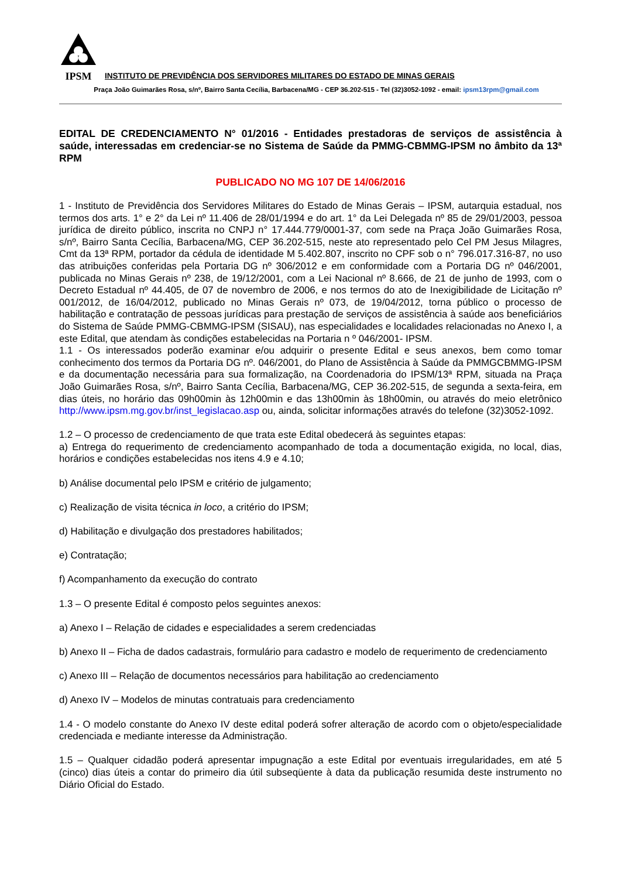IPSM
INSTITUTO DE PREVIDÊNCIA DOS SERVIDORES MILITARES DO ESTADO DE MINAS GERAIS
Praça João Guimarães Rosa, s/nº, Bairro Santa Cecília, Barbacena/MG - CEP 36.202-515 - Tel (32)3052-1092 - email: ipsm13rpm@gmail.com
EDITAL DE CREDENCIAMENTO N° 01/2016 - Entidades prestadoras de serviços de assistência à saúde, interessadas em credenciar-se no Sistema de Saúde da PMMG-CBMMG-IPSM no âmbito da 13ª RPM
PUBLICADO NO MG 107 DE 14/06/2016
1 - Instituto de Previdência dos Servidores Militares do Estado de Minas Gerais – IPSM, autarquia estadual, nos termos dos arts. 1° e 2° da Lei nº 11.406 de 28/01/1994 e do art. 1° da Lei Delegada nº 85 de 29/01/2003, pessoa jurídica de direito público, inscrita no CNPJ n° 17.444.779/0001-37, com sede na Praça João Guimarães Rosa, s/nº, Bairro Santa Cecília, Barbacena/MG, CEP 36.202-515, neste ato representado pelo Cel PM Jesus Milagres, Cmt da 13ª RPM, portador da cédula de identidade M 5.402.807, inscrito no CPF sob o n° 796.017.316-87, no uso das atribuições conferidas pela Portaria DG nº 306/2012 e em conformidade com a Portaria DG nº 046/2001, publicada no Minas Gerais nº 238, de 19/12/2001, com a Lei Nacional nº 8.666, de 21 de junho de 1993, com o Decreto Estadual nº 44.405, de 07 de novembro de 2006, e nos termos do ato de Inexigibilidade de Licitação nº 001/2012, de 16/04/2012, publicado no Minas Gerais nº 073, de 19/04/2012, torna público o processo de habilitação e contratação de pessoas jurídicas para prestação de serviços de assistência à saúde aos beneficiários do Sistema de Saúde PMMG-CBMMG-IPSM (SISAU), nas especialidades e localidades relacionadas no Anexo I, a este Edital, que atendam às condições estabelecidas na Portaria n º 046/2001- IPSM.
1.1 - Os interessados poderão examinar e/ou adquirir o presente Edital e seus anexos, bem como tomar conhecimento dos termos da Portaria DG nº. 046/2001, do Plano de Assistência à Saúde da PMMGCBMMG-IPSM e da documentação necessária para sua formalização, na Coordenadoria do IPSM/13ª RPM, situada na Praça João Guimarães Rosa, s/nº, Bairro Santa Cecília, Barbacena/MG, CEP 36.202-515, de segunda a sexta-feira, em dias úteis, no horário das 09h00min às 12h00min e das 13h00min às 18h00min, ou através do meio eletrônico http://www.ipsm.mg.gov.br/inst_legislacao.asp ou, ainda, solicitar informações através do telefone (32)3052-1092.
1.2 – O processo de credenciamento de que trata este Edital obedecerá às seguintes etapas:
a) Entrega do requerimento de credenciamento acompanhado de toda a documentação exigida, no local, dias, horários e condições estabelecidas nos itens 4.9 e 4.10;
b) Análise documental pelo IPSM e critério de julgamento;
c) Realização de visita técnica in loco, a critério do IPSM;
d) Habilitação e divulgação dos prestadores habilitados;
e) Contratação;
f) Acompanhamento da execução do contrato
1.3 – O presente Edital é composto pelos seguintes anexos:
a) Anexo I – Relação de cidades e especialidades a serem credenciadas
b) Anexo II – Ficha de dados cadastrais, formulário para cadastro e modelo de requerimento de credenciamento
c) Anexo III – Relação de documentos necessários para habilitação ao credenciamento
d) Anexo IV – Modelos de minutas contratuais para credenciamento
1.4 - O modelo constante do Anexo IV deste edital poderá sofrer alteração de acordo com o objeto/especialidade credenciada e mediante interesse da Administração.
1.5 – Qualquer cidadão poderá apresentar impugnação a este Edital por eventuais irregularidades, em até 5 (cinco) dias úteis a contar do primeiro dia útil subseqüente à data da publicação resumida deste instrumento no Diário Oficial do Estado.